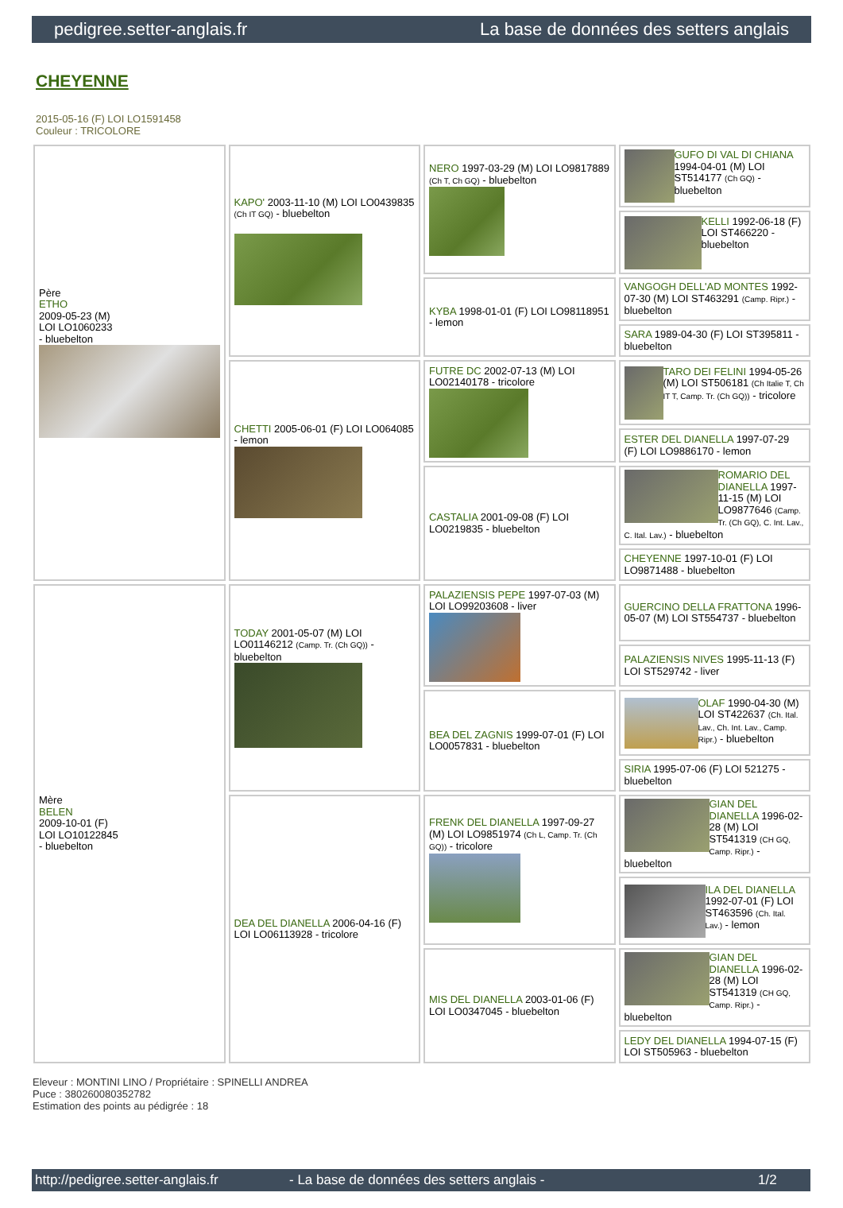pedigree.setter-anglais.fr La base de données des setters anglais
CHEYENNE
2015-05-16 (F) LOI LO1591458
Couleur : TRICOLORE
| Père ETHO 2009-05-23 (M) LOI LO1060233 - bluebelton | KAPO' 2003-11-10 (M) LOI LO0439835 (Ch IT GQ) - bluebelton | NERO 1997-03-29 (M) LOI LO9817889 (Ch T, Ch GQ) - bluebelton | GUFO DI VAL DI CHIANA 1994-04-01 (M) LOI ST514177 (Ch GQ) - bluebelton |
| | | | KELLI 1992-06-18 (F) LOI ST466220 - bluebelton |
| | | KYBA 1998-01-01 (F) LOI LO98118951 - lemon | VANGOGH DELL'AD MONTES 1992-07-30 (M) LOI ST463291 (Camp. Ripr.) - bluebelton |
| | | | SARA 1989-04-30 (F) LOI ST395811 - bluebelton |
| | CHETTI 2005-06-01 (F) LOI LO064085 - lemon | FUTRE DC 2002-07-13 (M) LOI LO02140178 - tricolore | TARO DEI FELINI 1994-05-26 (M) LOI ST506181 (Ch Italie T, Ch IT T, Camp. Tr. (Ch GQ)) - tricolore |
| | | | ESTER DEL DIANELLA 1997-07-29 (F) LOI LO9886170 - lemon |
| | | CASTALIA 2001-09-08 (F) LOI LO0219835 - bluebelton | ROMARIO DEL DIANELLA 1997-11-15 (M) LOI LO9877646 (Camp. Tr. (Ch GQ), C. Int. Lav., C. Ital. Lav.) - bluebelton |
| | | | CHEYENNE 1997-10-01 (F) LOI LO9871488 - bluebelton |
| Mère BELEN 2009-10-01 (F) LOI LO10122845 - bluebelton | TODAY 2001-05-07 (M) LOI LO01146212 (Camp. Tr. (Ch GQ)) - bluebelton | PALAZIENSIS PEPE 1997-07-03 (M) LOI LO99203608 - liver | GUERCINO DELLA FRATTONA 1996-05-07 (M) LOI ST554737 - bluebelton |
| | | | PALAZIENSIS NIVES 1995-11-13 (F) LOI ST529742 - liver |
| | | BEA DEL ZAGNIS 1999-07-01 (F) LOI LO0057831 - bluebelton | OLAF 1990-04-30 (M) LOI ST422637 (Ch. Ital. Lav., Ch. Int. Lav., Camp. Ripr.) - bluebelton |
| | | | SIRIA 1995-07-06 (F) LOI 521275 - bluebelton |
| | DEA DEL DIANELLA 2006-04-16 (F) LOI LO06113928 - tricolore | FRENK DEL DIANELLA 1997-09-27 (M) LOI LO9851974 (Ch L, Camp. Tr. (Ch GQ)) - tricolore | GIAN DEL DIANELLA 1996-02-28 (M) LOI ST541319 (CH GQ, Camp. Ripr.) - bluebelton |
| | | | ILA DEL DIANELLA 1992-07-01 (F) LOI ST463596 (Ch. Ital. Lav.) - lemon |
| | | MIS DEL DIANELLA 2003-01-06 (F) LOI LO0347045 - bluebelton | GIAN DEL DIANELLA 1996-02-28 (M) LOI ST541319 (CH GQ, Camp. Ripr.) - bluebelton |
| | | | LEDY DEL DIANELLA 1994-07-15 (F) LOI ST505963 - bluebelton |
Eleveur : MONTINI LINO / Propriétaire : SPINELLI ANDREA
Puce : 380260080352782
Estimation des points au pédigrée : 18
http://pedigree.setter-anglais.fr - La base de données des setters anglais - 1/2